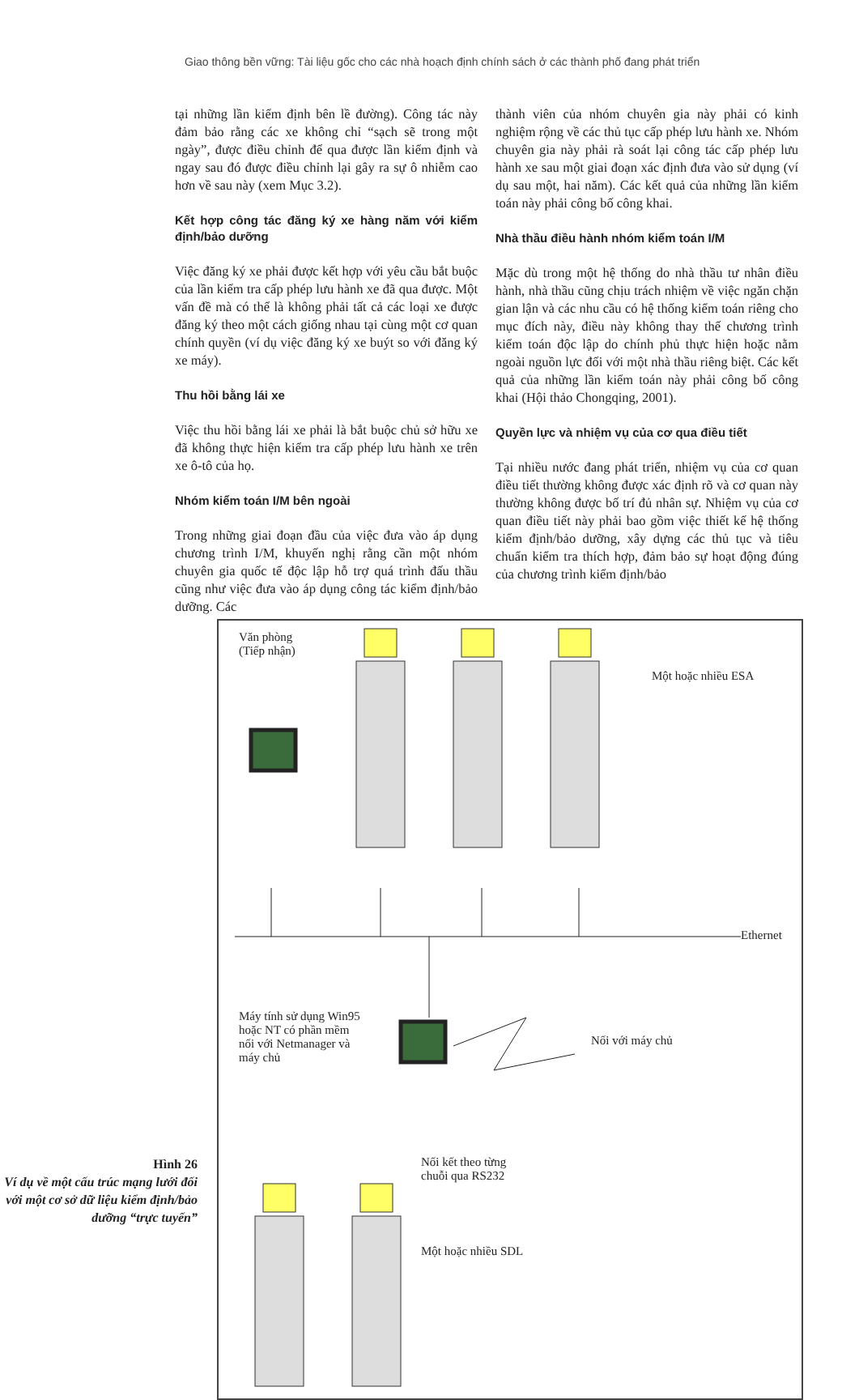Giao thông bền vững: Tài liệu gốc cho các nhà hoạch định chính sách ở các thành phố đang phát triển
tại những lần kiểm định bên lề đường). Công tác này đảm bảo rằng các xe không chỉ “sạch sẽ trong một ngày”, được điều chỉnh để qua được lần kiểm định và ngay sau đó được điều chỉnh lại gây ra sự ô nhiễm cao hơn về sau này (xem Mục 3.2).
Kết hợp công tác đăng ký xe hàng năm với kiểm định/bảo dưỡng
Việc đăng ký xe phải được kết hợp với yêu cầu bắt buộc của lần kiểm tra cấp phép lưu hành xe đã qua được. Một vấn đề mà có thể là không phải tất cả các loại xe được đăng ký theo một cách giống nhau tại cùng một cơ quan chính quyền (ví dụ việc đăng ký xe buýt so với đăng ký xe máy).
Thu hồi bằng lái xe
Việc thu hồi bằng lái xe phải là bắt buộc chủ sở hữu xe đã không thực hiện kiểm tra cấp phép lưu hành xe trên xe ô-tô của họ.
Nhóm kiểm toán I/M bên ngoài
Trong những giai đoạn đầu của việc đưa vào áp dụng chương trình I/M, khuyến nghị rằng cần một nhóm chuyên gia quốc tế độc lập hỗ trợ quá trình đấu thầu cũng như việc đưa vào áp dụng công tác kiểm định/bảo dưỡng. Các
thành viên của nhóm chuyên gia này phải có kinh nghiệm rộng về các thủ tục cấp phép lưu hành xe. Nhóm chuyên gia này phải rà soát lại công tác cấp phép lưu hành xe sau một giai đoạn xác định đưa vào sử dụng (ví dụ sau một, hai năm). Các kết quả của những lần kiểm toán này phải công bố công khai.
Nhà thầu điều hành nhóm kiểm toán I/M
Mặc dù trong một hệ thống do nhà thầu tư nhân điều hành, nhà thầu cũng chịu trách nhiệm về việc ngăn chặn gian lận và các nhu cầu có hệ thống kiểm toán riêng cho mục đích này, điều này không thay thế chương trình kiểm toán độc lập do chính phủ thực hiện hoặc nằm ngoài nguồn lực đối với một nhà thầu riêng biệt. Các kết quả của những lần kiểm toán này phải công bố công khai (Hội thảo Chongqing, 2001).
Quyền lực và nhiệm vụ của cơ qua điều tiết
Tại nhiều nước đang phát triển, nhiệm vụ của cơ quan điều tiết thường không được xác định rõ và cơ quan này thường không được bố trí đủ nhân sự. Nhiệm vụ của cơ quan điều tiết này phải bao gồm việc thiết kế hệ thống kiểm định/bảo dưỡng, xây dựng các thủ tục và tiêu chuẩn kiểm tra thích hợp, đảm bảo sự hoạt động đúng của chương trình kiểm định/bảo
Hình 26
Ví dụ về một cấu trúc mạng lưới đối với một cơ sở dữ liệu kiểm định/bảo dưỡng “trực tuyến”
Văn phòng
(Tiếp nhận)
Một hoặc nhiều ESA
Ethernet
Máy tính sử dụng Win95 hoặc NT có phần mềm nối với Netmanager và máy chủ
Nối với máy chủ
Nối kết theo từng chuỗi qua RS232
Một hoặc nhiều SDL